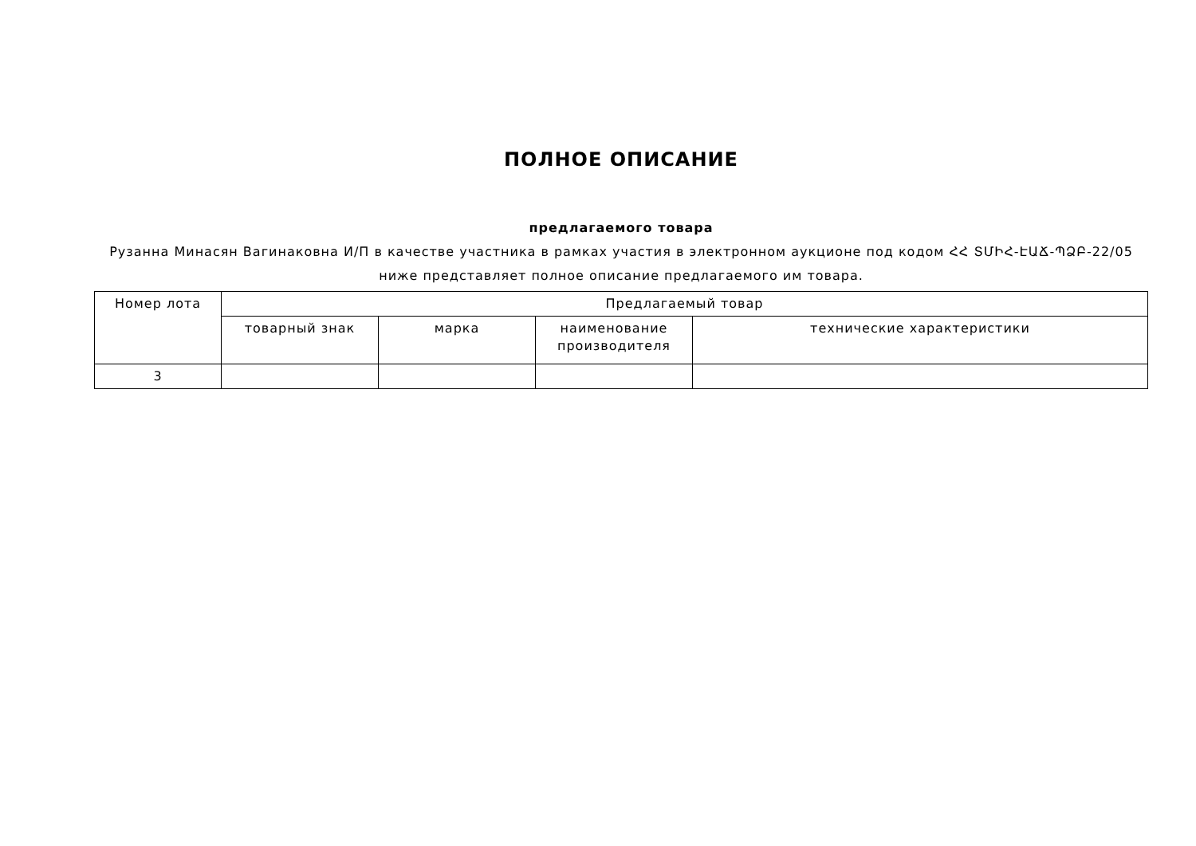ПОЛНОЕ ОПИСАНИЕ
предлагаемого товара
Рузанна Минасян Вагинаковна И/П в качестве участника в рамках участия в электронном аукционе под кодом ՀՀ ՏՄԻՀ-ԷԱՃ-ՊՁԲ-22/05 ниже представляет полное описание предлагаемого им товара.
| Номер лота | Предлагаемый товар | | | |
| --- | --- | --- | --- | --- |
| | товарный знак | марка | наименование производителя | технические характеристики |
| 3 | | | | |